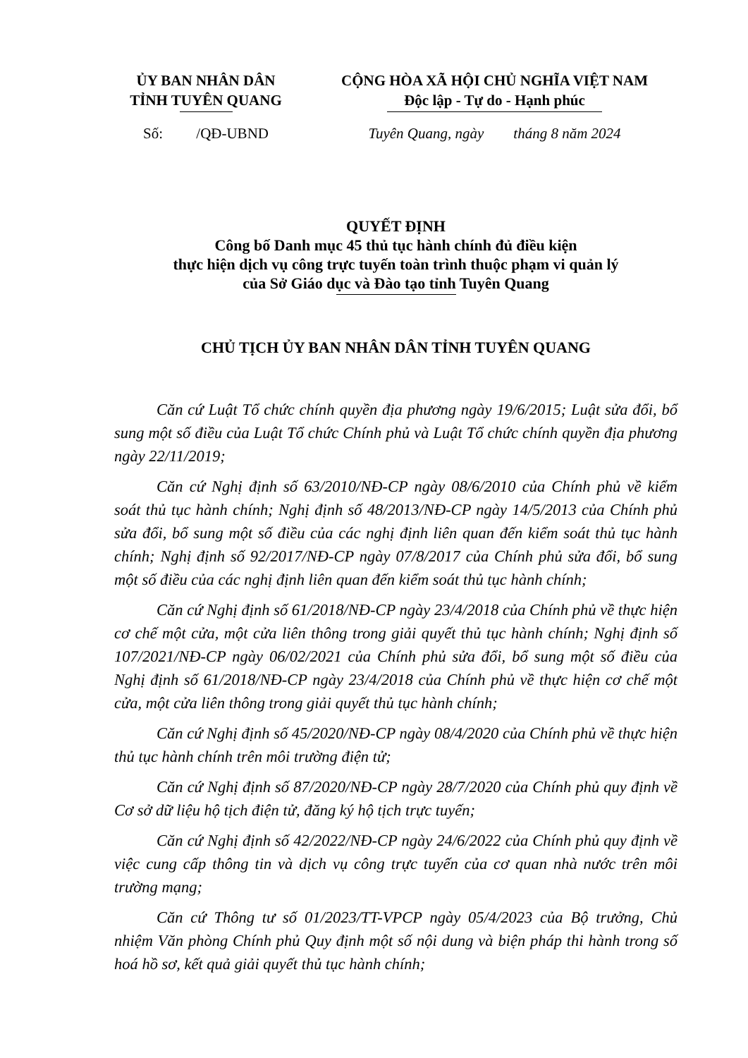ỦY BAN NHÂN DÂN
TỈNH TUYÊN QUANG
CỘNG HÒA XÃ HỘI CHỦ NGHĨA VIỆT NAM
Độc lập - Tự do - Hạnh phúc
Số: /QĐ-UBND Tuyên Quang, ngày tháng 8 năm 2024
QUYẾT ĐỊNH
Công bố Danh mục 45 thủ tục hành chính đủ điều kiện
thực hiện dịch vụ công trực tuyến toàn trình thuộc phạm vi quản lý
của Sở Giáo dục và Đào tạo tỉnh Tuyên Quang
CHỦ TỊCH ỦY BAN NHÂN DÂN TỈNH TUYÊN QUANG
Căn cứ Luật Tổ chức chính quyền địa phương ngày 19/6/2015; Luật sửa đổi, bổ sung một số điều của Luật Tổ chức Chính phủ và Luật Tổ chức chính quyền địa phương ngày 22/11/2019;
Căn cứ Nghị định số 63/2010/NĐ-CP ngày 08/6/2010 của Chính phủ về kiểm soát thủ tục hành chính; Nghị định số 48/2013/NĐ-CP ngày 14/5/2013 của Chính phủ sửa đổi, bổ sung một số điều của các nghị định liên quan đến kiểm soát thủ tục hành chính; Nghị định số 92/2017/NĐ-CP ngày 07/8/2017 của Chính phủ sửa đổi, bổ sung một số điều của các nghị định liên quan đến kiểm soát thủ tục hành chính;
Căn cứ Nghị định số 61/2018/NĐ-CP ngày 23/4/2018 của Chính phủ về thực hiện cơ chế một cửa, một cửa liên thông trong giải quyết thủ tục hành chính; Nghị định số 107/2021/NĐ-CP ngày 06/02/2021 của Chính phủ sửa đổi, bổ sung một số điều của Nghị định số 61/2018/NĐ-CP ngày 23/4/2018 của Chính phủ về thực hiện cơ chế một cửa, một cửa liên thông trong giải quyết thủ tục hành chính;
Căn cứ Nghị định số 45/2020/NĐ-CP ngày 08/4/2020 của Chính phủ về thực hiện thủ tục hành chính trên môi trường điện tử;
Căn cứ Nghị định số 87/2020/NĐ-CP ngày 28/7/2020 của Chính phủ quy định về Cơ sở dữ liệu hộ tịch điện tử, đăng ký hộ tịch trực tuyến;
Căn cứ Nghị định số 42/2022/NĐ-CP ngày 24/6/2022 của Chính phủ quy định về việc cung cấp thông tin và dịch vụ công trực tuyến của cơ quan nhà nước trên môi trường mạng;
Căn cứ Thông tư số 01/2023/TT-VPCP ngày 05/4/2023 của Bộ trưởng, Chủ nhiệm Văn phòng Chính phủ Quy định một số nội dung và biện pháp thi hành trong số hoá hồ sơ, kết quả giải quyết thủ tục hành chính;